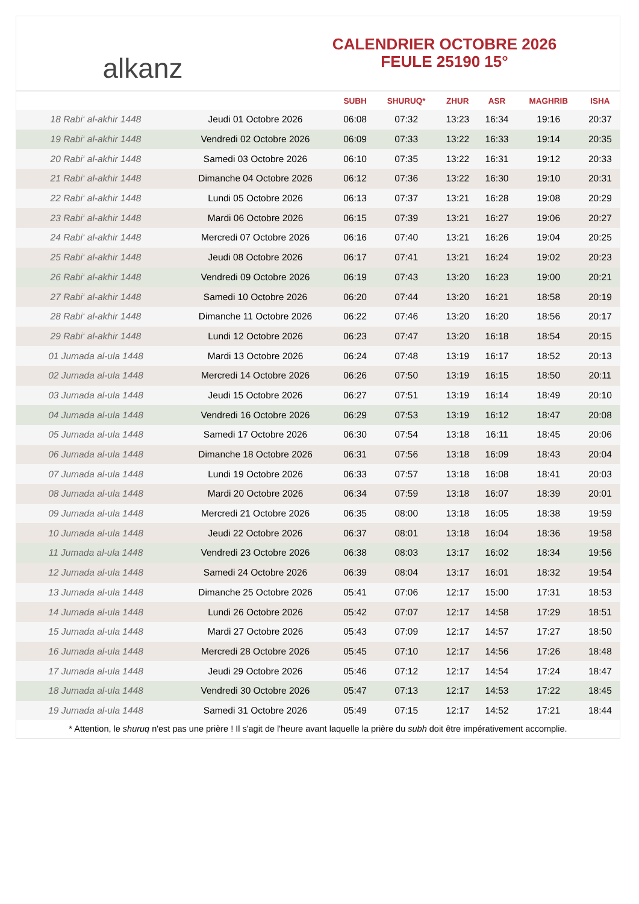alkanz
CALENDRIER OCTOBRE 2026
FEULE 25190 15°
| | | SUBH | SHURUQ* | ZHUR | ASR | MAGHRIB | ISHA |
| --- | --- | --- | --- | --- | --- | --- | --- |
| 18 Rabi‘ al-akhir 1448 | Jeudi 01 Octobre 2026 | 06:08 | 07:32 | 13:23 | 16:34 | 19:16 | 20:37 |
| 19 Rabi‘ al-akhir 1448 | Vendredi 02 Octobre 2026 | 06:09 | 07:33 | 13:22 | 16:33 | 19:14 | 20:35 |
| 20 Rabi‘ al-akhir 1448 | Samedi 03 Octobre 2026 | 06:10 | 07:35 | 13:22 | 16:31 | 19:12 | 20:33 |
| 21 Rabi‘ al-akhir 1448 | Dimanche 04 Octobre 2026 | 06:12 | 07:36 | 13:22 | 16:30 | 19:10 | 20:31 |
| 22 Rabi‘ al-akhir 1448 | Lundi 05 Octobre 2026 | 06:13 | 07:37 | 13:21 | 16:28 | 19:08 | 20:29 |
| 23 Rabi‘ al-akhir 1448 | Mardi 06 Octobre 2026 | 06:15 | 07:39 | 13:21 | 16:27 | 19:06 | 20:27 |
| 24 Rabi‘ al-akhir 1448 | Mercredi 07 Octobre 2026 | 06:16 | 07:40 | 13:21 | 16:26 | 19:04 | 20:25 |
| 25 Rabi‘ al-akhir 1448 | Jeudi 08 Octobre 2026 | 06:17 | 07:41 | 13:21 | 16:24 | 19:02 | 20:23 |
| 26 Rabi‘ al-akhir 1448 | Vendredi 09 Octobre 2026 | 06:19 | 07:43 | 13:20 | 16:23 | 19:00 | 20:21 |
| 27 Rabi‘ al-akhir 1448 | Samedi 10 Octobre 2026 | 06:20 | 07:44 | 13:20 | 16:21 | 18:58 | 20:19 |
| 28 Rabi‘ al-akhir 1448 | Dimanche 11 Octobre 2026 | 06:22 | 07:46 | 13:20 | 16:20 | 18:56 | 20:17 |
| 29 Rabi‘ al-akhir 1448 | Lundi 12 Octobre 2026 | 06:23 | 07:47 | 13:20 | 16:18 | 18:54 | 20:15 |
| 01 Jumada al-ula 1448 | Mardi 13 Octobre 2026 | 06:24 | 07:48 | 13:19 | 16:17 | 18:52 | 20:13 |
| 02 Jumada al-ula 1448 | Mercredi 14 Octobre 2026 | 06:26 | 07:50 | 13:19 | 16:15 | 18:50 | 20:11 |
| 03 Jumada al-ula 1448 | Jeudi 15 Octobre 2026 | 06:27 | 07:51 | 13:19 | 16:14 | 18:49 | 20:10 |
| 04 Jumada al-ula 1448 | Vendredi 16 Octobre 2026 | 06:29 | 07:53 | 13:19 | 16:12 | 18:47 | 20:08 |
| 05 Jumada al-ula 1448 | Samedi 17 Octobre 2026 | 06:30 | 07:54 | 13:18 | 16:11 | 18:45 | 20:06 |
| 06 Jumada al-ula 1448 | Dimanche 18 Octobre 2026 | 06:31 | 07:56 | 13:18 | 16:09 | 18:43 | 20:04 |
| 07 Jumada al-ula 1448 | Lundi 19 Octobre 2026 | 06:33 | 07:57 | 13:18 | 16:08 | 18:41 | 20:03 |
| 08 Jumada al-ula 1448 | Mardi 20 Octobre 2026 | 06:34 | 07:59 | 13:18 | 16:07 | 18:39 | 20:01 |
| 09 Jumada al-ula 1448 | Mercredi 21 Octobre 2026 | 06:35 | 08:00 | 13:18 | 16:05 | 18:38 | 19:59 |
| 10 Jumada al-ula 1448 | Jeudi 22 Octobre 2026 | 06:37 | 08:01 | 13:18 | 16:04 | 18:36 | 19:58 |
| 11 Jumada al-ula 1448 | Vendredi 23 Octobre 2026 | 06:38 | 08:03 | 13:17 | 16:02 | 18:34 | 19:56 |
| 12 Jumada al-ula 1448 | Samedi 24 Octobre 2026 | 06:39 | 08:04 | 13:17 | 16:01 | 18:32 | 19:54 |
| 13 Jumada al-ula 1448 | Dimanche 25 Octobre 2026 | 05:41 | 07:06 | 12:17 | 15:00 | 17:31 | 18:53 |
| 14 Jumada al-ula 1448 | Lundi 26 Octobre 2026 | 05:42 | 07:07 | 12:17 | 14:58 | 17:29 | 18:51 |
| 15 Jumada al-ula 1448 | Mardi 27 Octobre 2026 | 05:43 | 07:09 | 12:17 | 14:57 | 17:27 | 18:50 |
| 16 Jumada al-ula 1448 | Mercredi 28 Octobre 2026 | 05:45 | 07:10 | 12:17 | 14:56 | 17:26 | 18:48 |
| 17 Jumada al-ula 1448 | Jeudi 29 Octobre 2026 | 05:46 | 07:12 | 12:17 | 14:54 | 17:24 | 18:47 |
| 18 Jumada al-ula 1448 | Vendredi 30 Octobre 2026 | 05:47 | 07:13 | 12:17 | 14:53 | 17:22 | 18:45 |
| 19 Jumada al-ula 1448 | Samedi 31 Octobre 2026 | 05:49 | 07:15 | 12:17 | 14:52 | 17:21 | 18:44 |
* Attention, le shuruq n'est pas une prière ! Il s'agit de l'heure avant laquelle la prière du subh doit être impérativement accomplie.